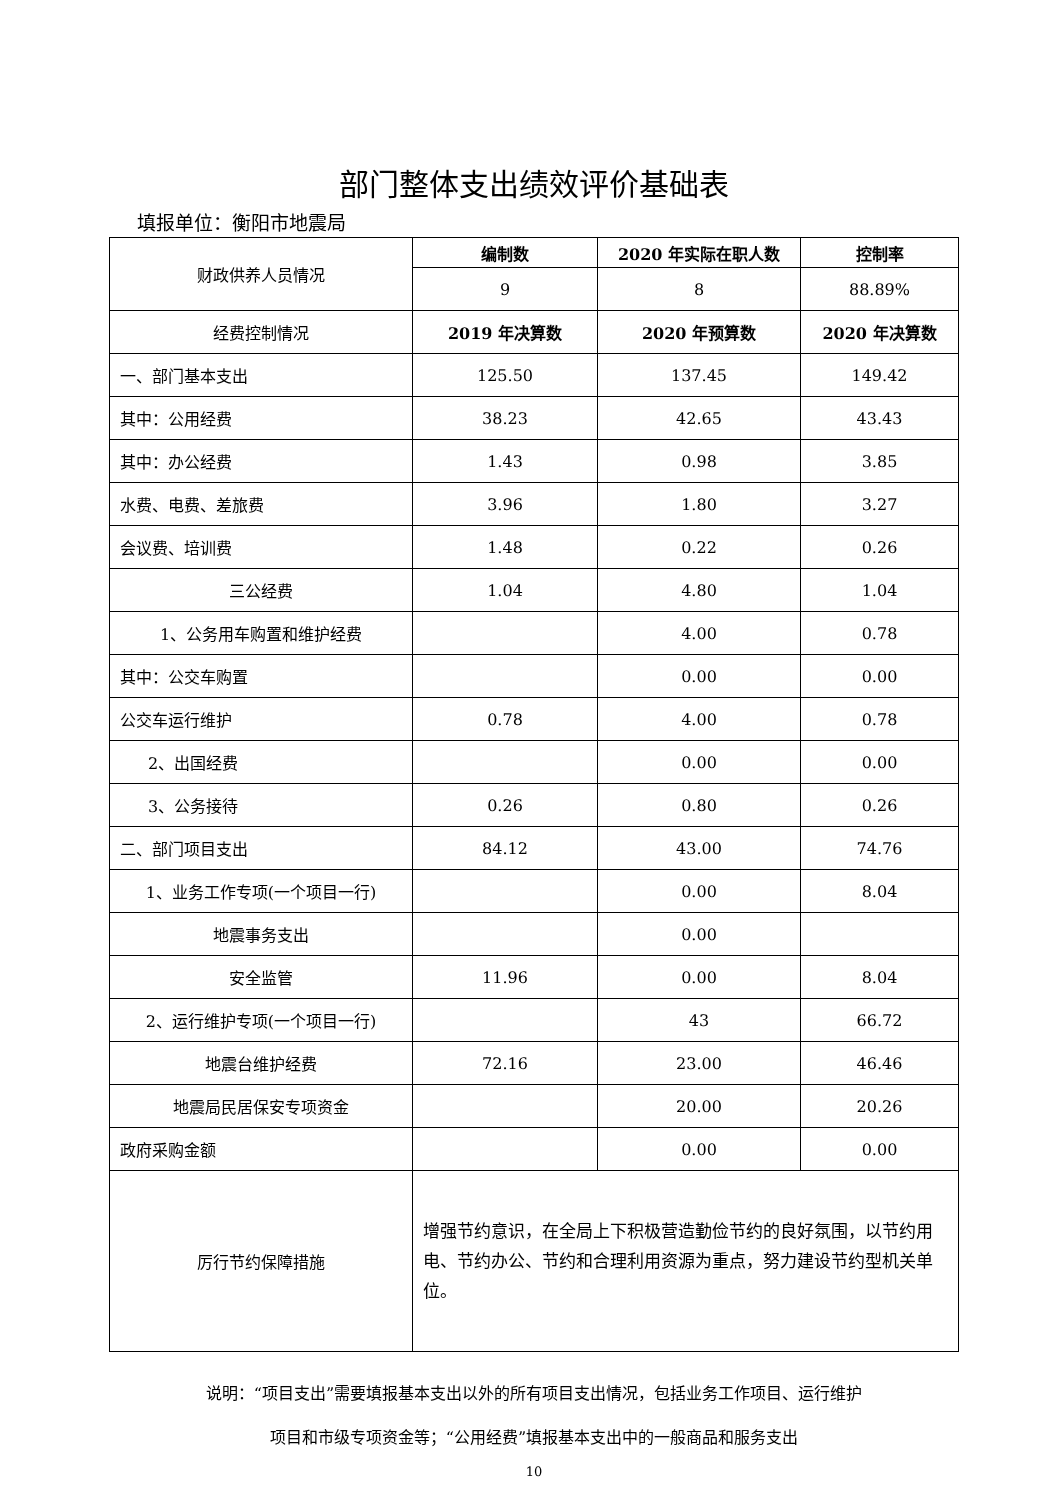部门整体支出绩效评价基础表
填报单位：衡阳市地震局
| 财政供养人员情况 | 编制数 | 2020 年实际在职人数 | 控制率 |
| | 9 | 8 | 88.89% |
| 经费控制情况 | 2019 年决算数 | 2020 年预算数 | 2020 年决算数 |
| 一、部门基本支出 | 125.50 | 137.45 | 149.42 |
| 其中：公用经费 | 38.23 | 42.65 | 43.43 |
| 其中：办公经费 | 1.43 | 0.98 | 3.85 |
| 水费、电费、差旅费 | 3.96 | 1.80 | 3.27 |
| 会议费、培训费 | 1.48 | 0.22 | 0.26 |
| 三公经费 | 1.04 | 4.80 | 1.04 |
| 1、公务用车购置和维护经费 | | 4.00 | 0.78 |
| 其中：公交车购置 | | 0.00 | 0.00 |
| 公交车运行维护 | 0.78 | 4.00 | 0.78 |
| 2、出国经费 | | 0.00 | 0.00 |
| 3、公务接待 | 0.26 | 0.80 | 0.26 |
| 二、部门项目支出 | 84.12 | 43.00 | 74.76 |
| 1、业务工作专项(一个项目一行) | | 0.00 | 8.04 |
| 地震事务支出 | | 0.00 | |
| 安全监管 | 11.96 | 0.00 | 8.04 |
| 2、运行维护专项(一个项目一行) | | 43 | 66.72 |
| 地震台维护经费 | 72.16 | 23.00 | 46.46 |
| 地震局民居保安专项资金 | | 20.00 | 20.26 |
| 政府采购金额 | | 0.00 | 0.00 |
| 厉行节约保障措施 | 增强节约意识，在全局上下积极营造勤俭节约的良好氛围，以节约用电、节约办公、节约和合理利用资源为重点，努力建设节约型机关单位。 | | |
说明：“项目支出”需要填报基本支出以外的所有项目支出情况，包括业务工作项目、运行维护
项目和市级专项资金等；“公用经费”填报基本支出中的一般商品和服务支出
10